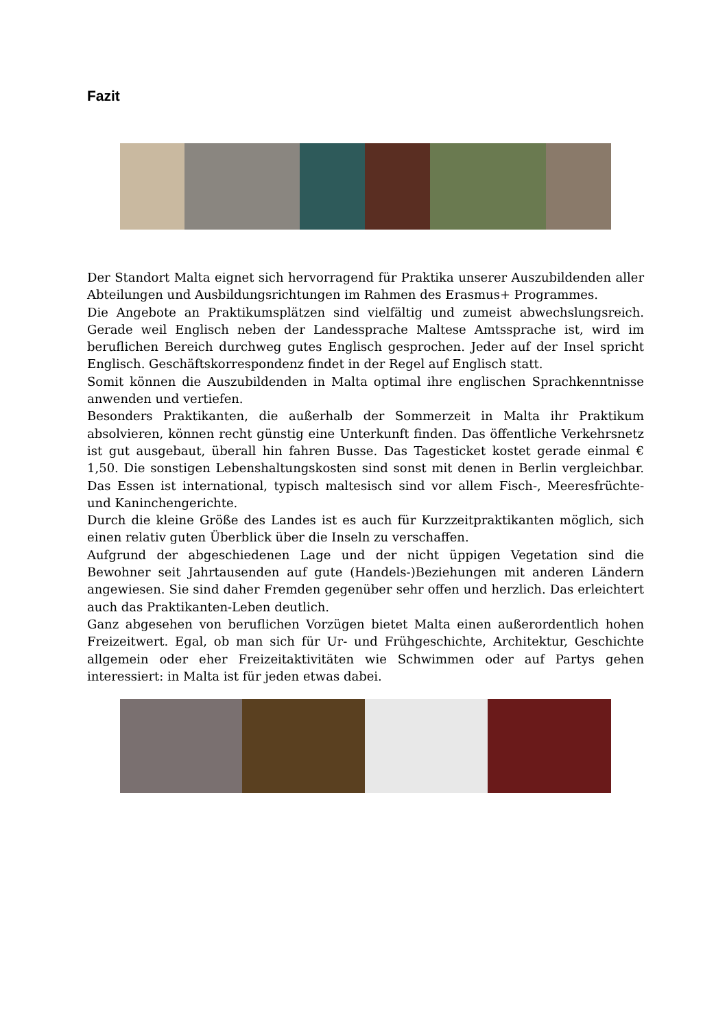Fazit
Der Standort Malta eignet sich hervorragend für Praktika unserer Auszubildenden aller Abteilungen und Ausbildungsrichtungen im Rahmen des Erasmus+ Programmes.
Die Angebote an Praktikumsplätzen sind vielfältig und zumeist abwechslungsreich. Gerade weil Englisch neben der Landessprache Maltese Amtssprache ist, wird im beruflichen Bereich durchweg gutes Englisch gesprochen. Jeder auf der Insel spricht Englisch. Geschäftskorrespondenz findet in der Regel auf Englisch statt.
Somit können die Auszubildenden in Malta optimal ihre englischen Sprachkenntnisse anwenden und vertiefen.
Besonders Praktikanten, die außerhalb der Sommerzeit in Malta ihr Praktikum absolvieren, können recht günstig eine Unterkunft finden. Das öffentliche Verkehrsnetz ist gut ausgebaut, überall hin fahren Busse. Das Tagesticket kostet gerade einmal € 1,50. Die sonstigen Lebenshaltungskosten sind sonst mit denen in Berlin vergleichbar. Das Essen ist international, typisch maltesisch sind vor allem Fisch-, Meeresfrüchte- und Kaninchengerichte.
Durch die kleine Größe des Landes ist es auch für Kurzzeitpraktikanten möglich, sich einen relativ guten Überblick über die Inseln zu verschaffen.
Aufgrund der abgeschiedenen Lage und der nicht üppigen Vegetation sind die Bewohner seit Jahrtausenden auf gute (Handels-)Beziehungen mit anderen Ländern angewiesen. Sie sind daher Fremden gegenüber sehr offen und herzlich. Das erleichtert auch das Praktikanten-Leben deutlich.
Ganz abgesehen von beruflichen Vorzügen bietet Malta einen außerordentlich hohen Freizeitwert. Egal, ob man sich für Ur- und Frühgeschichte, Architektur, Geschichte allgemein oder eher Freizeitaktivitäten wie Schwimmen oder auf Partys gehen interessiert: in Malta ist für jeden etwas dabei.